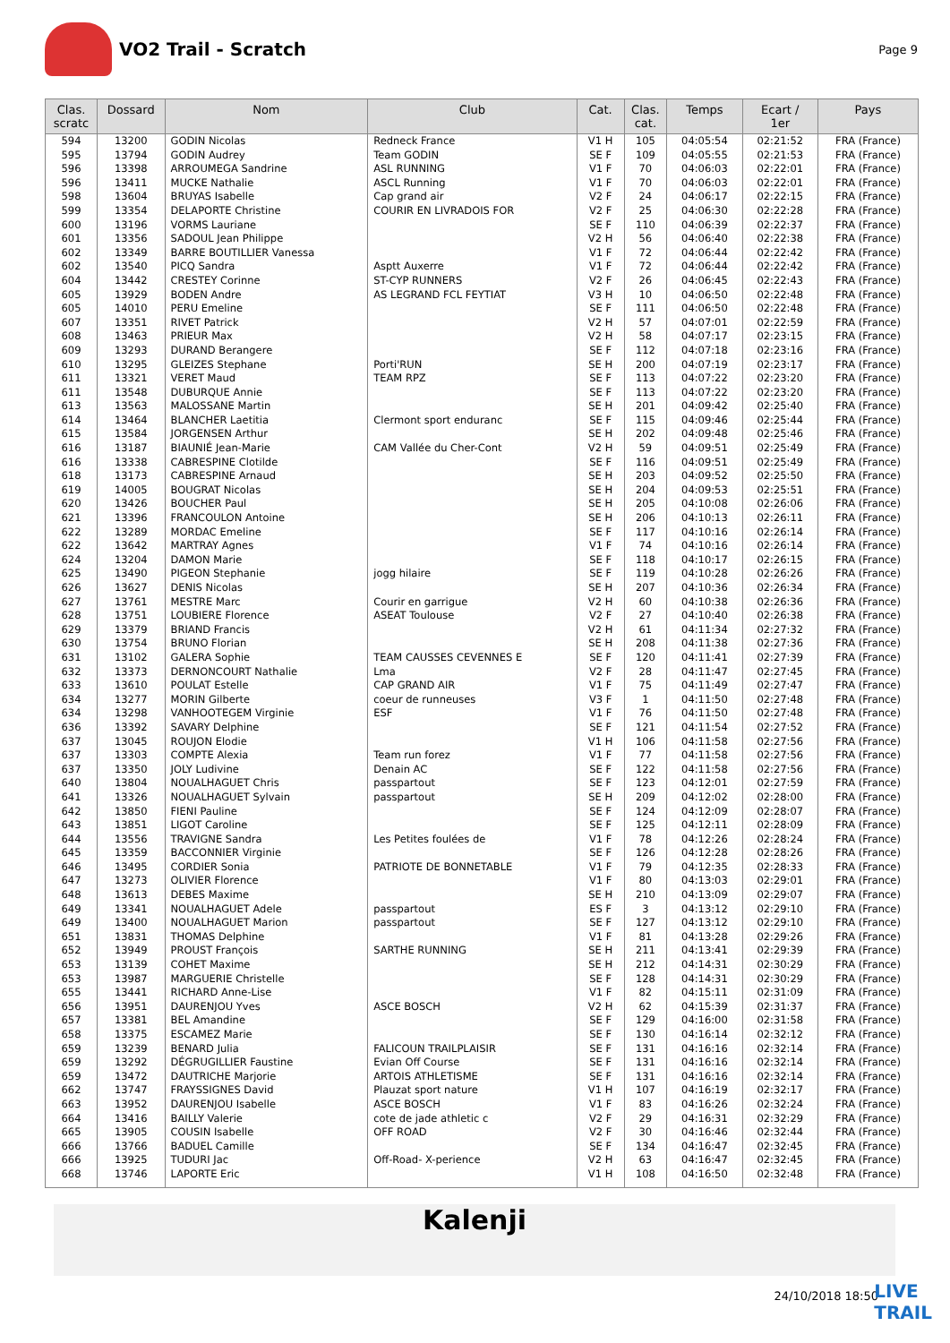VO2 Trail - Scratch
Page 9
| Clas. scratc | Dossard | Nom | Club | Cat. | Clas. cat. | Temps | Ecart / 1er | Pays |
| --- | --- | --- | --- | --- | --- | --- | --- | --- |
| 594 | 13200 | GODIN Nicolas | Redneck France | V1 H | 105 | 04:05:54 | 02:21:52 | FRA (France) |
| 595 | 13794 | GODIN Audrey | Team GODIN | SE F | 109 | 04:05:55 | 02:21:53 | FRA (France) |
| 596 | 13398 | ARROUMEGA Sandrine | ASL RUNNING | V1 F | 70 | 04:06:03 | 02:22:01 | FRA (France) |
| 596 | 13411 | MUCKE Nathalie | ASCL Running | V1 F | 70 | 04:06:03 | 02:22:01 | FRA (France) |
| 598 | 13604 | BRUYAS Isabelle | Cap grand air | V2 F | 24 | 04:06:17 | 02:22:15 | FRA (France) |
| 599 | 13354 | DELAPORTE Christine | COURIR EN LIVRADOIS FOR | V2 F | 25 | 04:06:30 | 02:22:28 | FRA (France) |
| 600 | 13196 | VORMS Lauriane | | SE F | 110 | 04:06:39 | 02:22:37 | FRA (France) |
| 601 | 13356 | SADOUL Jean Philippe | | V2 H | 56 | 04:06:40 | 02:22:38 | FRA (France) |
| 602 | 13349 | BARRE BOUTILLIER Vanessa | | V1 F | 72 | 04:06:44 | 02:22:42 | FRA (France) |
| 602 | 13540 | PICQ Sandra | Asptt Auxerre | V1 F | 72 | 04:06:44 | 02:22:42 | FRA (France) |
| 604 | 13442 | CRESTEY Corinne | ST-CYP RUNNERS | V2 F | 26 | 04:06:45 | 02:22:43 | FRA (France) |
| 605 | 13929 | BODEN Andre | AS LEGRAND FCL FEYTIAT | V3 H | 10 | 04:06:50 | 02:22:48 | FRA (France) |
| 605 | 14010 | PERU Emeline | | SE F | 111 | 04:06:50 | 02:22:48 | FRA (France) |
| 607 | 13351 | RIVET Patrick | | V2 H | 57 | 04:07:01 | 02:22:59 | FRA (France) |
| 608 | 13463 | PRIEUR Max | | V2 H | 58 | 04:07:17 | 02:23:15 | FRA (France) |
| 609 | 13293 | DURAND Berangere | | SE F | 112 | 04:07:18 | 02:23:16 | FRA (France) |
| 610 | 13295 | GLEIZES Stephane | Porti'RUN | SE H | 200 | 04:07:19 | 02:23:17 | FRA (France) |
| 611 | 13321 | VERET Maud | TEAM RPZ | SE F | 113 | 04:07:22 | 02:23:20 | FRA (France) |
| 611 | 13548 | DUBURQUE Annie | | SE F | 113 | 04:07:22 | 02:23:20 | FRA (France) |
| 613 | 13563 | MALOSSANE Martin | | SE H | 201 | 04:09:42 | 02:25:40 | FRA (France) |
| 614 | 13464 | BLANCHER Laetitia | Clermont sport enduranc | SE F | 115 | 04:09:46 | 02:25:44 | FRA (France) |
| 615 | 13584 | JORGENSEN Arthur | | SE H | 202 | 04:09:48 | 02:25:46 | FRA (France) |
| 616 | 13187 | BIAUNIÉ Jean-Marie | CAM Vallée du Cher-Cont | V2 H | 59 | 04:09:51 | 02:25:49 | FRA (France) |
| 616 | 13338 | CABRESPINE Clotilde | | SE F | 116 | 04:09:51 | 02:25:49 | FRA (France) |
| 618 | 13173 | CABRESPINE Arnaud | | SE H | 203 | 04:09:52 | 02:25:50 | FRA (France) |
| 619 | 14005 | BOUGRAT Nicolas | | SE H | 204 | 04:09:53 | 02:25:51 | FRA (France) |
| 620 | 13426 | BOUCHER Paul | | SE H | 205 | 04:10:08 | 02:26:06 | FRA (France) |
| 621 | 13396 | FRANCOULON Antoine | | SE H | 206 | 04:10:13 | 02:26:11 | FRA (France) |
| 622 | 13289 | MORDAC Emeline | | SE F | 117 | 04:10:16 | 02:26:14 | FRA (France) |
| 622 | 13642 | MARTRAY Agnes | | V1 F | 74 | 04:10:16 | 02:26:14 | FRA (France) |
| 624 | 13204 | DAMON Marie | | SE F | 118 | 04:10:17 | 02:26:15 | FRA (France) |
| 625 | 13490 | PIGEON Stephanie | jogg hilaire | SE F | 119 | 04:10:28 | 02:26:26 | FRA (France) |
| 626 | 13627 | DENIS Nicolas | | SE H | 207 | 04:10:36 | 02:26:34 | FRA (France) |
| 627 | 13761 | MESTRE Marc | Courir en garrigue | V2 H | 60 | 04:10:38 | 02:26:36 | FRA (France) |
| 628 | 13751 | LOUBIERE Florence | ASEAT Toulouse | V2 F | 27 | 04:10:40 | 02:26:38 | FRA (France) |
| 629 | 13379 | BRIAND Francis | | V2 H | 61 | 04:11:34 | 02:27:32 | FRA (France) |
| 630 | 13754 | BRUNO Florian | | SE H | 208 | 04:11:38 | 02:27:36 | FRA (France) |
| 631 | 13102 | GALERA Sophie | TEAM CAUSSES CEVENNES E | SE F | 120 | 04:11:41 | 02:27:39 | FRA (France) |
| 632 | 13373 | DERNONCOURT Nathalie | Lma | V2 F | 28 | 04:11:47 | 02:27:45 | FRA (France) |
| 633 | 13610 | POULAT Estelle | CAP GRAND AIR | V1 F | 75 | 04:11:49 | 02:27:47 | FRA (France) |
| 634 | 13277 | MORIN Gilberte | coeur de runneuses | V3 F | 1 | 04:11:50 | 02:27:48 | FRA (France) |
| 634 | 13298 | VANHOOTEGEM Virginie | ESF | V1 F | 76 | 04:11:50 | 02:27:48 | FRA (France) |
| 636 | 13392 | SAVARY Delphine | | SE F | 121 | 04:11:54 | 02:27:52 | FRA (France) |
| 637 | 13045 | ROUJON Elodie | | V1 H | 106 | 04:11:58 | 02:27:56 | FRA (France) |
| 637 | 13303 | COMPTE Alexia | Team run forez | V1 F | 77 | 04:11:58 | 02:27:56 | FRA (France) |
| 637 | 13350 | JOLY Ludivine | Denain AC | SE F | 122 | 04:11:58 | 02:27:56 | FRA (France) |
| 640 | 13804 | NOUALHAGUET Chris | passpartout | SE F | 123 | 04:12:01 | 02:27:59 | FRA (France) |
| 641 | 13326 | NOUALHAGUET Sylvain | passpartout | SE H | 209 | 04:12:02 | 02:28:00 | FRA (France) |
| 642 | 13850 | FIENI Pauline | | SE F | 124 | 04:12:09 | 02:28:07 | FRA (France) |
| 643 | 13851 | LIGOT Caroline | | SE F | 125 | 04:12:11 | 02:28:09 | FRA (France) |
| 644 | 13556 | TRAVIGNE Sandra | Les Petites foulées de | V1 F | 78 | 04:12:26 | 02:28:24 | FRA (France) |
| 645 | 13359 | BACCONNIER Virginie | | SE F | 126 | 04:12:28 | 02:28:26 | FRA (France) |
| 646 | 13495 | CORDIER Sonia | PATRIOTE DE BONNETABLE | V1 F | 79 | 04:12:35 | 02:28:33 | FRA (France) |
| 647 | 13273 | OLIVIER Florence | | V1 F | 80 | 04:13:03 | 02:29:01 | FRA (France) |
| 648 | 13613 | DEBES Maxime | | SE H | 210 | 04:13:09 | 02:29:07 | FRA (France) |
| 649 | 13341 | NOUALHAGUET Adele | passpartout | ES F | 3 | 04:13:12 | 02:29:10 | FRA (France) |
| 649 | 13400 | NOUALHAGUET Marion | passpartout | SE F | 127 | 04:13:12 | 02:29:10 | FRA (France) |
| 651 | 13831 | THOMAS Delphine | | V1 F | 81 | 04:13:28 | 02:29:26 | FRA (France) |
| 652 | 13949 | PROUST François | SARTHE RUNNING | SE H | 211 | 04:13:41 | 02:29:39 | FRA (France) |
| 653 | 13139 | COHET Maxime | | SE H | 212 | 04:14:31 | 02:30:29 | FRA (France) |
| 653 | 13987 | MARGUERIE Christelle | | SE F | 128 | 04:14:31 | 02:30:29 | FRA (France) |
| 655 | 13441 | RICHARD Anne-Lise | | V1 F | 82 | 04:15:11 | 02:31:09 | FRA (France) |
| 656 | 13951 | DAURENJOU Yves | ASCE BOSCH | V2 H | 62 | 04:15:39 | 02:31:37 | FRA (France) |
| 657 | 13381 | BEL Amandine | | SE F | 129 | 04:16:00 | 02:31:58 | FRA (France) |
| 658 | 13375 | ESCAMEZ Marie | | SE F | 130 | 04:16:14 | 02:32:12 | FRA (France) |
| 659 | 13239 | BENARD Julia | FALICOUN TRAILPLAISIR | SE F | 131 | 04:16:16 | 02:32:14 | FRA (France) |
| 659 | 13292 | DÉGRUGILLIER Faustine | Evian Off Course | SE F | 131 | 04:16:16 | 02:32:14 | FRA (France) |
| 659 | 13472 | DAUTRICHE Marjorie | ARTOIS ATHLETISME | SE F | 131 | 04:16:16 | 02:32:14 | FRA (France) |
| 662 | 13747 | FRAYSSIGNES David | Plauzat sport nature | V1 H | 107 | 04:16:19 | 02:32:17 | FRA (France) |
| 663 | 13952 | DAURENJOU Isabelle | ASCE BOSCH | V1 F | 83 | 04:16:26 | 02:32:24 | FRA (France) |
| 664 | 13416 | BAILLY Valerie | cote de jade athletic c | V2 F | 29 | 04:16:31 | 02:32:29 | FRA (France) |
| 665 | 13905 | COUSIN Isabelle | OFF ROAD | V2 F | 30 | 04:16:46 | 02:32:44 | FRA (France) |
| 666 | 13766 | BADUEL Camille | | SE F | 134 | 04:16:47 | 02:32:45 | FRA (France) |
| 666 | 13925 | TUDURI Jac | Off-Road- X-perience | V2 H | 63 | 04:16:47 | 02:32:45 | FRA (France) |
| 668 | 13746 | LAPORTE Eric | | V1 H | 108 | 04:16:50 | 02:32:48 | FRA (France) |
Kalenji
24/10/2018 18:50
LIVE
TRAIL